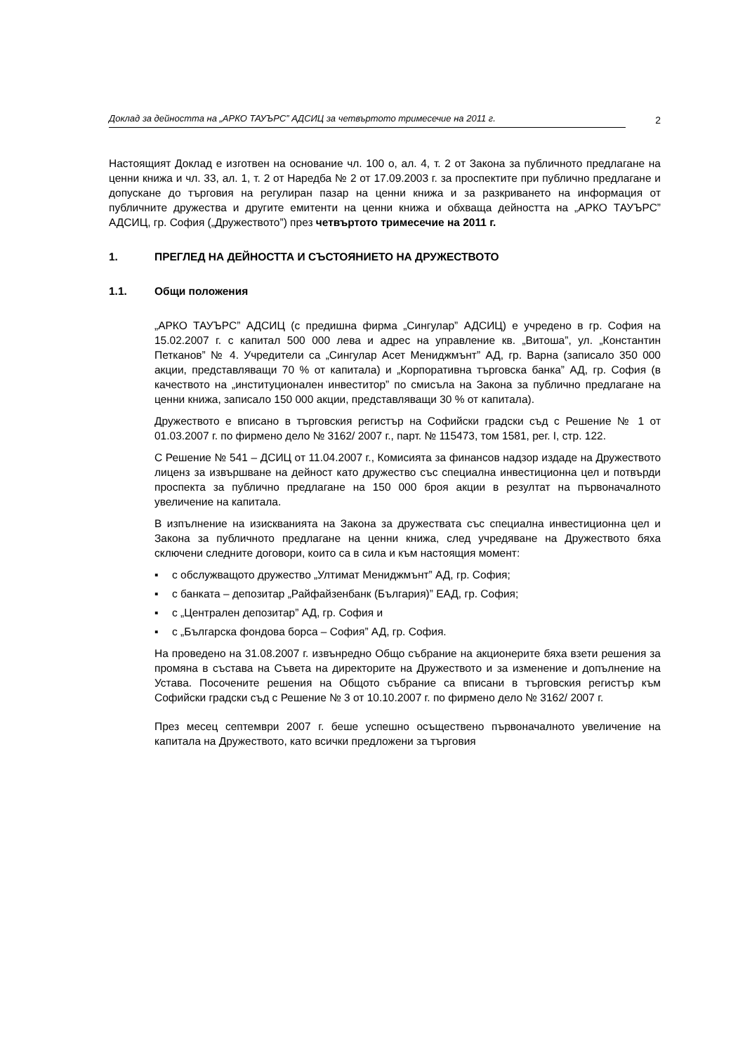Доклад за дейността на „АРКО ТАУЪРС” АДСИЦ за четвъртото тримесечие на 2011 г.
2
Настоящият Доклад е изготвен на основание чл. 100 о, ал. 4, т. 2 от Закона за публичното предлагане на ценни книжа и чл. 33, ал. 1, т. 2 от Наредба № 2 от 17.09.2003 г. за проспектите при публично предлагане и допускане до търговия на регулиран пазар на ценни книжа и за разкриването на информация от публичните дружества и другите емитенти на ценни книжа и обхваща дейността на „АРКО ТАУЪРС” АДСИЦ, гр. София („Дружеството”) през четвъртото тримесечие на 2011 г.
1. ПРЕГЛЕД НА ДЕЙНОСТТА И СЪСТОЯНИЕТО НА ДРУЖЕСТВОТО
1.1. Общи положения
„АРКО ТАУЪРС” АДСИЦ (с предишна фирма „Сингулар” АДСИЦ) е учредено в гр. София на 15.02.2007 г. с капитал 500 000 лева и адрес на управление кв. „Витоша”, ул. „Константин Петканов” № 4. Учредители са „Сингулар Асет Мениджмънт” АД, гр. Варна (записало 350 000 акции, представляващи 70 % от капитала) и „Корпоративна търговска банка” АД, гр. София (в качеството на „институционален инвеститор” по смисъла на Закона за публично предлагане на ценни книжа, записало 150 000 акции, представляващи 30 % от капитала).
Дружеството е вписано в търговския регистър на Софийски градски съд с Решение № 1 от 01.03.2007 г. по фирмено дело № 3162/ 2007 г., парт. № 115473, том 1581, рег. I, стр. 122.
С Решение № 541 – ДСИЦ от 11.04.2007 г., Комисията за финансов надзор издаде на Дружеството лиценз за извършване на дейност като дружество със специална инвестиционна цел и потвърди проспекта за публично предлагане на 150 000 броя акции в резултат на първоначалното увеличение на капитала.
В изпълнение на изискванията на Закона за дружествата със специална инвестиционна цел и Закона за публичното предлагане на ценни книжа, след учредяване на Дружеството бяха сключени следните договори, които са в сила и към настоящия момент:
▪ с обслужващото дружество „Ултимат Мениджмънт” АД, гр. София;
▪ с банката – депозитар „Райфайзенбанк (България)” ЕАД, гр. София;
▪ с „Централен депозитар” АД, гр. София и
▪ с „Българска фондова борса – София” АД, гр. София.
На проведено на 31.08.2007 г. извънредно Общо събрание на акционерите бяха взети решения за промяна в състава на Съвета на директорите на Дружеството и за изменение и допълнение на Устава. Посочените решения на Общото събрание са вписани в търговския регистър към Софийски градски съд с Решение № 3 от 10.10.2007 г. по фирмено дело № 3162/ 2007 г.
През месец септември 2007 г. беше успешно осъществено първоначалното увеличение на капитала на Дружеството, като всички предложени за търговия